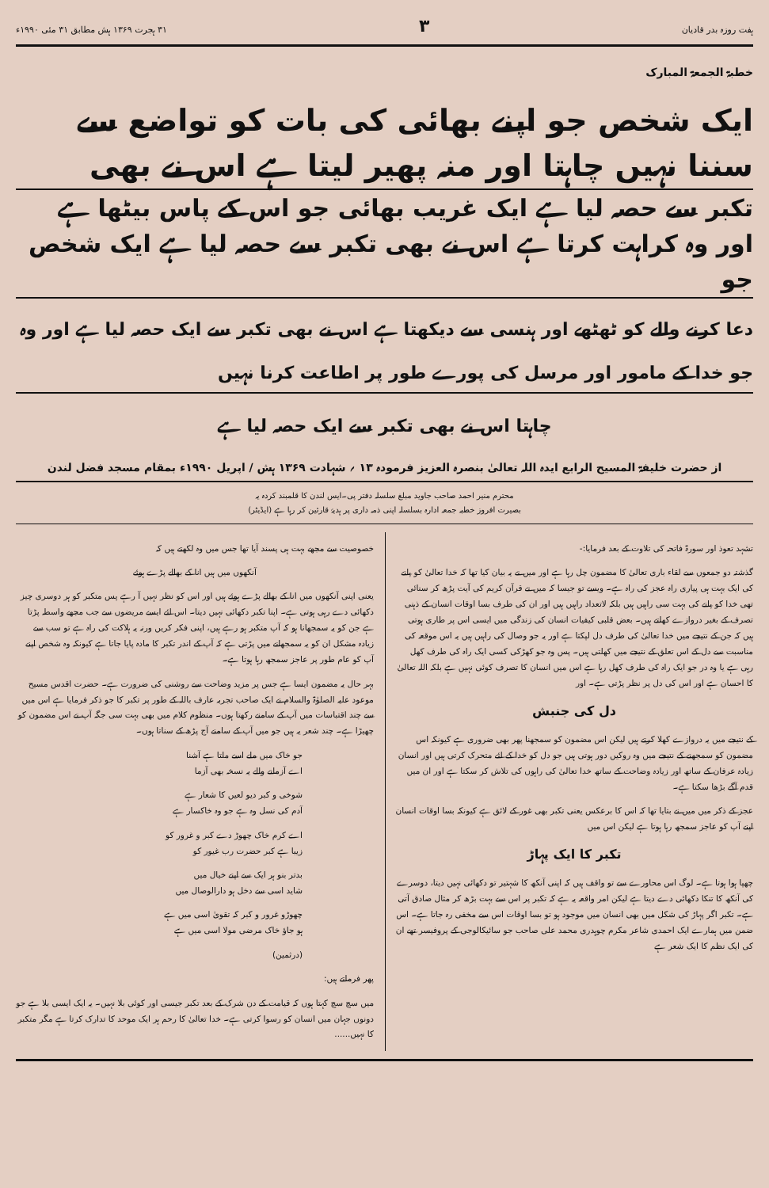ہفت روزہ بدر قادیان ۳ ۳۱ ہجرت ۱۳۶۹ ہش مطابق ۳۱ مئی ۱۹۹۰ء
خطبۃ الجمعۃ المبارک
ایک شخص جو اپنے بھائی کی بات کو تواضع سے سننا نہیں چاہتا اور منہ پھیر لیتا ہے اس نے بھی
تکبر سے حصہ لیا ہے ایک غریب بھائی جو اس کے پاس بیٹھا ہے اور وہ کراہت کرتا ہے اس نے بھی تکبر سے حصہ لیا ہے ایک شخص جو
دعا کرنے والے کو ٹھٹھے اور ہنسی سے دیکھتا ہے اس نے بھی تکبر سے ایک حصہ لیا ہے اور وہ جو خدا کے مامور اور مرسل کی پورے طور پر اطاعت کرنا نہیں
چاہتا اس نے بھی تکبر سے ایک حصہ لیا ہے
از حضرت خلیفۃ المسیح الرابع ایدہ اللہ تعالیٰ بنصرہ العزیز فرمودہ ۱۳ ؍ شہادت ۱۳۶۹ ہش / اپریل ۱۹۹۰ء بمقام مسجد فضل لندن
محترم منیر احمد صاحب جاوید مبلغ سلسلہ دفتر پی۔ایس لندن کا قلمبند کردہ یہ
بصیرت افروز خطبہ جمعہ ادارہ بسلسلہ اپنی ذمہ داری پر ہدیۂ قارئین کر رہا ہے (ایڈیٹر)
تشہد تعوذ اور سورۃ فاتحہ کی تلاوت کے بعد فرمایا:-
گذشتہ دو جمعوں سے لقاء باری تعالیٰ کا مضمون چل رہا ہے اور میں نے یہ بیان کیا تھا کہ خدا تعالیٰ کو پانے کی ایک بہت ہی پیاری راہ عجز کی راہ ہے۔ ویسے تو جیسا کہ میں نے قرآن کریم کی آیت پڑھ کر سنائی تھی خدا کو پانے کی بہت سی راہیں ہیں بلکہ لاتعداد راہیں ہیں اور ان کی طرف بسا اوقات انسان کے ذہنی تصرف کے بغیر دروازے کھلتے ہیں۔ بعض قلبی کیفیات انسان کی زندگی میں ایسی اس پر طاری ہوتی ہیں کہ جن کے نتیجے میں خدا تعالیٰ کی طرف دل لپکتا ہے اور یہ جو وصال کی راہیں ہیں یہ اس موقعہ کی مناسبت سے دل کے اس تعلق کے نتیجے میں کھلتی ہیں۔ پس وہ جو کھڑکی کسی ایک راہ کی طرف کھل رہی ہے یا وہ در جو ایک راہ کی طرف کھل رہا ہے اس میں انسان کا تصرف کوئی نہیں ہے بلکہ اللہ تعالیٰ کا احسان ہے اور اس کی دل پر نظر پڑتی ہے۔ اور
دل کی جنبش
کے نتیجے میں یہ دروازے کھلا کرتے ہیں لیکن اس مضمون کو سمجھنا پھر بھی ضروری ہے کیونکہ اس مضمون کو سمجھنے کے نتیجے میں وہ روکیں دور ہوتی ہیں جو دل کو خدا کے لئے متحرک کرتی ہیں اور انسان زیادہ عرفان کے ساتھ اور زیادہ وضاحت کے ساتھ خدا تعالیٰ کی راہوں کی تلاش کر سکتا ہے اور ان میں قدم آگے بڑھا سکتا ہے۔
عجز کے ذکر میں میں نے بتایا تھا کہ اس کا برعکس یعنی تکبر بھی غور کے لائق ہے کیونکہ بسا اوقات انسان اپنے آپ کو عاجز سمجھ رہا ہوتا ہے لیکن اس میں
تکبر کا ایک پہاڑ
چھپا ہوا ہوتا ہے۔ لوگ اس محاورے سے تو واقف ہیں کہ اپنی آنکھ کا شہتیر تو دکھائی نہیں دیتا، دوسرے کی آنکھ کا تنکا دکھائی دے دیتا ہے لیکن امر واقعہ یہ ہے کہ تکبر پر اس سے بہت بڑھ کر مثال صادق آتی ہے۔ تکبر اگر پہاڑ کی شکل میں بھی انسان میں موجود ہو تو بسا اوقات اس سے مخفی رہ جاتا ہے۔ اس ضمن میں ہمارے ایک احمدی شاعر مکرم چوہدری محمد علی صاحب جو سائیکالوجی کے پروفیسر تھے ان کی ایک نظم کا ایک شعر ہے
خصوصیت سے مجھے بہت ہی پسند آیا تھا جس میں وہ لکھتے ہیں کہ
آنکھوں میں ہیں انا کے بھالے پڑے ہوئے
یعنی اپنی آنکھوں میں انا کے بھالے پڑے ہوئے ہیں اور اس کو نظر نہیں آ رہے پس متکبر کو ہر دوسری چیز دکھائی دے رہی ہوتی ہے۔ اپنا تکبر دکھائی نہیں دیتا۔ اس لئے ایسے مریضوں سے جب مجھے واسطہ پڑتا ہے جن کو یہ سمجھانا ہو کہ آپ متکبر ہو رہے ہیں، اپنی فکر کریں ورنہ یہ ہلاکت کی راہ ہے تو سب سے زیادہ مشکل ان کو یہ سمجھانے میں پڑتی ہے کہ آپ کے اندر تکبر کا مادہ پایا جاتا ہے کیونکہ وہ شخص اپنے آپ کو عام طور پر عاجز سمجھ رہا ہوتا ہے۔
بہر حال یہ مضمون ایسا ہے جس پر مزید وضاحت سے روشنی کی ضرورت ہے۔ حضرت اقدس مسیح موعود علیہ الصلوٰۃ والسلام نے ایک صاحب تجربہ عارف باللہ کے طور پر تکبر کا جو ذکر فرمایا ہے اس میں سے چند اقتباسات میں آپ کے سامنے رکھتا ہوں۔ منظوم کلام میں بھی بہت سی جگہ آپ نے اس مضمون کو چھیڑا ہے۔ چند شعر یہ ہیں جو میں آپ کے سامنے آج پڑھ کے سناتا ہوں۔
جو خاک میں ملے اسے ملتا ہے آشنا
اے آزمانے والے یہ نسخہ بھی آزما
شوخی و کبر دیو لعیں کا شعار ہے
آدم کی نسل وہ ہے جو وہ خاکسار ہے
اے کرم خاک چھوڑ دے کبر و غرور کو
زیبا ہے کبر حضرت رب غیور کو
بدتر بنو ہر ایک سے اپنے خیال میں
شاید اسی سے دخل ہو دارالوصال میں
چھوڑو غرور و کبر کہ تقویٰ اسی میں ہے
ہو جاؤ خاک مرضی مولا اسی میں ہے
(درثمین)
پھر فرماتے ہیں:
میں سچ سچ کہتا ہوں کہ قیامت کے دن شرک کے بعد تکبر جیسی اور کوئی بلا نہیں۔ یہ ایک ایسی بلا ہے جو دونوں جہان میں انسان کو رسوا کرتی ہے۔ خدا تعالیٰ کا رحم ہر ایک موحد کا تدارک کرتا ہے مگر متکبر کا نہیں......